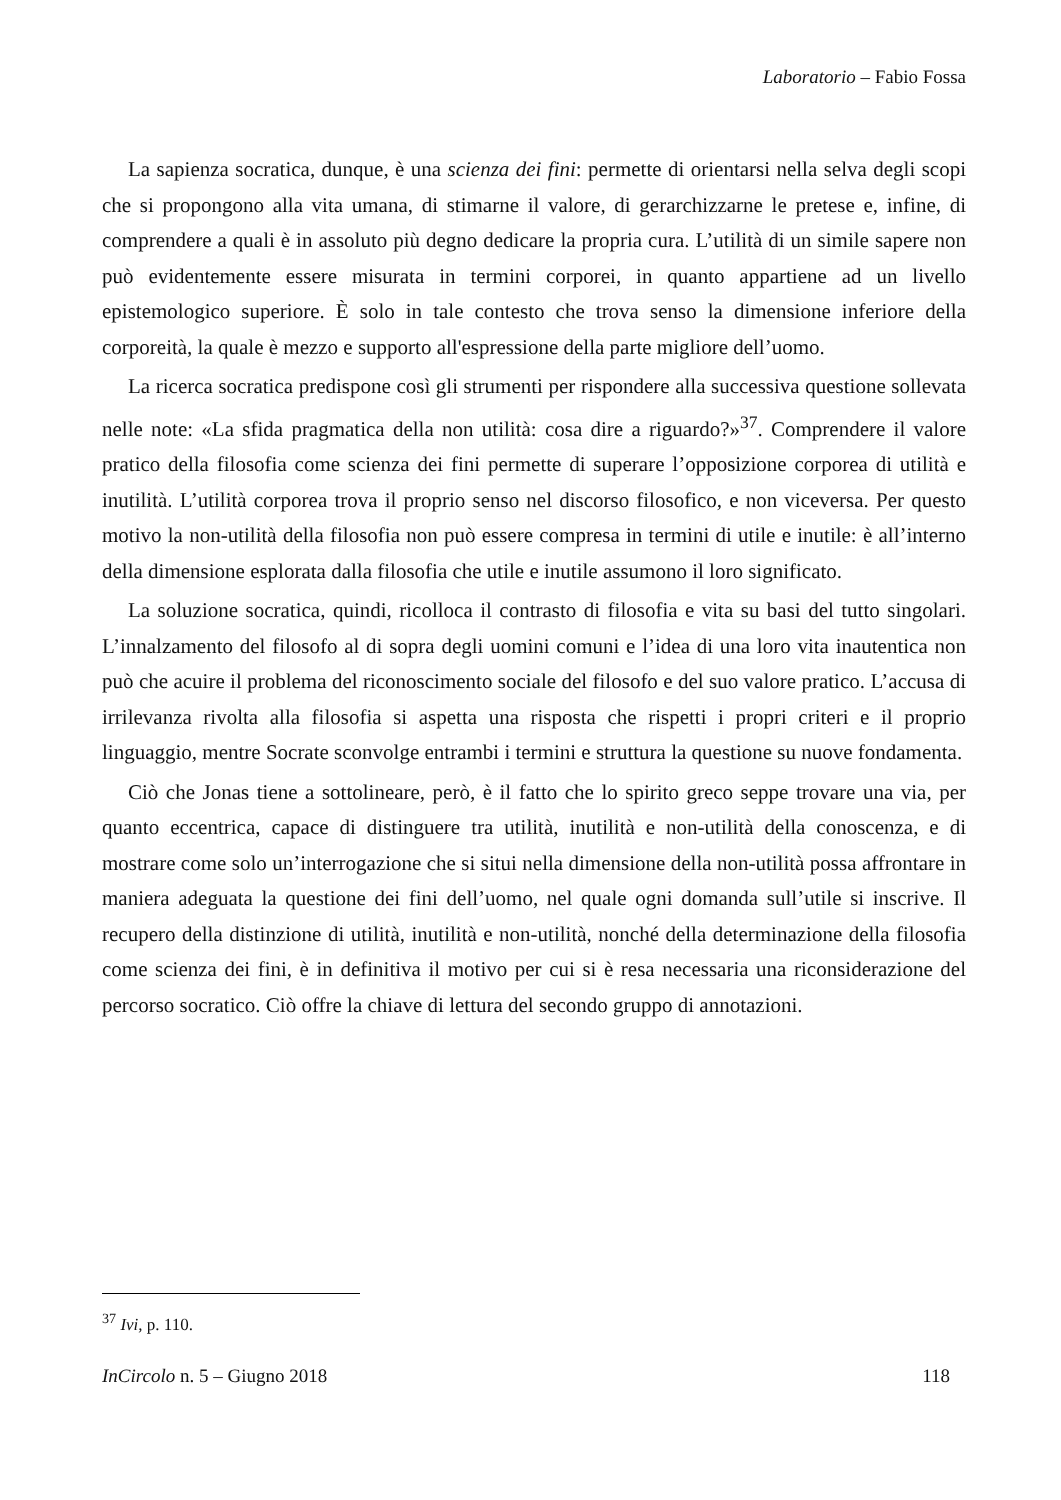Laboratorio – Fabio Fossa
La sapienza socratica, dunque, è una scienza dei fini: permette di orientarsi nella selva degli scopi che si propongono alla vita umana, di stimarne il valore, di gerarchizzarne le pretese e, infine, di comprendere a quali è in assoluto più degno dedicare la propria cura. L’utilità di un simile sapere non può evidentemente essere misurata in termini corporei, in quanto appartiene ad un livello epistemologico superiore. È solo in tale contesto che trova senso la dimensione inferiore della corporeità, la quale è mezzo e supporto all'espressione della parte migliore dell’uomo.
La ricerca socratica predispone così gli strumenti per rispondere alla successiva questione sollevata nelle note: «La sfida pragmatica della non utilità: cosa dire a riguardo?»<sup>37</sup>. Comprendere il valore pratico della filosofia come scienza dei fini permette di superare l’opposizione corporea di utilità e inutilità. L’utilità corporea trova il proprio senso nel discorso filosofico, e non viceversa. Per questo motivo la non-utilità della filosofia non può essere compresa in termini di utile e inutile: è all’interno della dimensione esplorata dalla filosofia che utile e inutile assumono il loro significato.
La soluzione socratica, quindi, ricolloca il contrasto di filosofia e vita su basi del tutto singolari. L’innalzamento del filosofo al di sopra degli uomini comuni e l’idea di una loro vita inautentica non può che acuire il problema del riconoscimento sociale del filosofo e del suo valore pratico. L’accusa di irrilevanza rivolta alla filosofia si aspetta una risposta che rispetti i propri criteri e il proprio linguaggio, mentre Socrate sconvolge entrambi i termini e struttura la questione su nuove fondamenta.
Ciò che Jonas tiene a sottolineare, però, è il fatto che lo spirito greco seppe trovare una via, per quanto eccentrica, capace di distinguere tra utilità, inutilità e non-utilità della conoscenza, e di mostrare come solo un’interrogazione che si situi nella dimensione della non-utilità possa affrontare in maniera adeguata la questione dei fini dell’uomo, nel quale ogni domanda sull’utile si inscrive. Il recupero della distinzione di utilità, inutilità e non-utilità, nonché della determinazione della filosofia come scienza dei fini, è in definitiva il motivo per cui si è resa necessaria una riconsiderazione del percorso socratico. Ciò offre la chiave di lettura del secondo gruppo di annotazioni.
<sup>37</sup> Ivi, p. 110.
InCircolo n. 5 – Giugno 2018 118